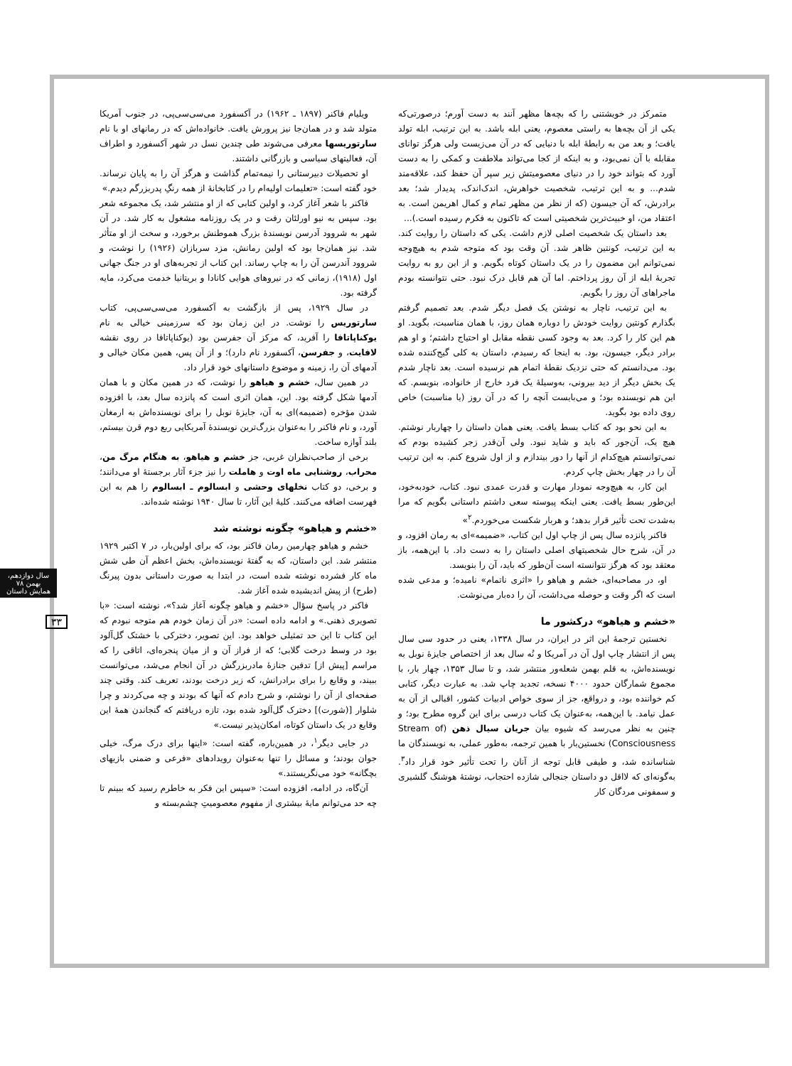ویلیام فاکنر (۱۸۹۷ ـ ۱۹۶۲) در آکسفورد می‌سی‌سی‌پی، در جنوب آمریکا متولد شد و در همان‌جا نیز پرورش یافت. خانواده‌اش که در رمانهای او با نام سارتوریسها معرفی می‌شوند طی چندین نسل در شهر آکسفورد و اطراف آن، فعالیتهای سیاسی و بازرگانی داشتند.
او تحصیلات دبیرستانی را نیمه‌تمام گذاشت و هرگز آن را به پایان نرساند. خود گفته است: «تعلیمات اولیه‌ام را در کتابخانهٔ از همه رنگِ پدربزرگم دیدم.»
فاکنر با شعر آغاز کرد، و اولین کتابی که از او منتشر شد، یک مجموعه شعر بود. سپس به نیو اورلئان رفت و در یک روزنامه مشغول به کار شد. در آن شهر به شروود آدرسن نویسندهٔ بزرگ هموطنش برخورد، و سخت از او متأثر شد. نیز همان‌جا بود که اولین رمانش، مزد سربازان (۱۹۲۶) را نوشت، و شروود آندرسن آن را به چاپ رساند. این کتاب از تجربه‌های او در جنگ جهانی اول (۱۹۱۸)، زمانی که در نیروهای هوایی کانادا و بریتانیا خدمت می‌کرد، مایه گرفته بود.
در سال ۱۹۲۹، پس از بازگشت به آکسفورد می‌سی‌سی‌پی، کتاب سارتوریس را نوشت. در این زمان بود که سرزمینی خیالی به نام یوکناپاتافا را آفرید، که مرکز آن جفرسن بود (یوکناپاتافا در روی نقشه لافایت، و جفرسن، آکسفورد نام دارد)؛ و از آن پس، همین مکان خیالی و آدمهای آن را، زمینه و موضوع داستانهای خود قرار داد.
در همین سال، خشم و هیاهو را نوشت، که در همین مکان و با همان آدمها شکل گرفته بود. این، همان اثری است که پانزده سال بعد، با افزوده شدن مؤخره (ضمیمه)ای به آن، جایزهٔ نوبل را برای نویسنده‌اش به ارمغان آورد، و نام فاکنر را به‌عنوان بزرگ‌ترین نویسندهٔ آمریکایی ربع دوم قرن بیستم، بلند آوازه ساخت.
برخی از صاحب‌نظران غربی، جز خشم و هیاهو، به هنگام مرگ من، محراب، روشنایی ماه اوت و هاملت را نیز جزء آثار برجستهٔ او می‌دانند؛ و برخی، دو کتاب نخلهای وحشی و ابسالوم ـ ابسالوم را هم به این فهرست اضافه می‌کنند. کلیهٔ این آثار، تا سال ۱۹۴۰ نوشته شده‌اند.
«خشم و هیاهو» چگونه نوشته شد
خشم و هیاهو چهارمین رمان فاکنر بود، که برای اولین‌بار، در ۷ اکتبر ۱۹۲۹ منتشر شد. این داستان، که به گفتهٔ نویسنده‌اش، بخش اعظم آن طی شش ماه کار فشرده نوشته شده است، در ابتدا به صورت داستانی بدون پیرنگ (طرح) از پیش اندیشیده شده آغاز شد.
فاکنر در پاسخ سؤال «خشم و هیاهو چگونه آغاز شد؟»، نوشته است: «با تصویری ذهنی.» و ادامه داده است: «در آن زمان خودم هم متوجه نبودم که این کتاب تا این حد تمثیلی خواهد بود. این تصویر، دخترکی با خشتک گل‌آلود بود در وسط درخت گلابی؛ که از فراز آن و از میان پنجره‌ای، اتاقی را که مراسم [پیش از] تدفین جنازهٔ مادربزرگش در آن انجام می‌شد، می‌توانست ببیند، و وقایع را برای برادرانش، که زیر درخت بودند، تعریف کند. وقتی چند صفحه‌ای از آن را نوشتم، و شرح دادم که آنها که بودند و چه می‌کردند و چرا شلوار [(شورت)] دخترک گل‌آلود شده بود، تازه دریافتم که گنجاندن همهٔ این وقایع در یک داستان کوتاه، امکان‌پذیر نیست.»
در جایی دیگر<sup>۱</sup>، در همین‌باره، گفته است: «اینها برای درک مرگ، خیلی جوان بودند؛ و مسائل را تنها به‌عنوان رویدادهای «فرعی و ضمنی بازیهای بچگانه» خود می‌نگریستند.»
آن‌گاه، در ادامه، افزوده است: «سپس این فکر به خاطرم رسید که ببینم تا چه حد می‌توانم مایهٔ بیشتری از مفهوم معصومیتِ چشم‌بسته و
متمرکز در خویشتنی را که بچه‌ها مظهر آنند به دست آورم؛ درصورتی‌که یکی از آن بچه‌ها به راستی معصوم، یعنی ابله باشد. به این ترتیب، ابله تولد یافت؛ و بعد من به رابطهٔ ابله با دنیایی که در آن می‌زیست ولی هرگز توانای مقابله با آن نمی‌بود، و به اینکه از کجا می‌تواند ملاطفت و کمکی را به دست آورد که بتواند خود را در دنیای معصومیتش زیر سپر آن حفظ کند، علاقه‌مند شدم... و به این ترتیب، شخصیت خواهرش، اندک‌اندک، پدیدار شد؛ بعد برادرش، که آن جیسون (که از نظر من مظهر تمام و کمال اهریمن است. به اعتقاد من، او خبیث‌ترین شخصیتی است که تاکنون به فکرم رسیده است.)...
بعد داستان یک شخصیت اصلی لازم داشت. یکی که داستان را روایت کند. به این ترتیب، کونتین ظاهر شد. آن وقت بود که متوجه شدم به هیچ‌وجه نمی‌توانم این مضمون را در یک داستان کوتاه بگویم. و از این رو به روایت تجربهٔ ابله از آن روز پرداختم. اما آن هم قابل درک نبود. حتی نتوانسته بودم ماجراهای آن روز را بگویم.
به این ترتیب، ناچار به نوشتن یک فصل دیگر شدم. بعد تصمیم گرفتم بگذارم کونتین روایت خودش را دوباره همان روز، با همان مناسبت، بگوید. او هم این کار را کرد. بعد به وجود کسی نقطه مقابل او احتیاج داشتم؛ و او هم برادر دیگر، جیسون، بود. به اینجا که رسیدم، داستان به کلی گیج‌کننده شده بود. می‌دانستم که حتی نزدیک نقطهٔ اتمام هم نرسیده است. بعد ناچار شدم یک بخش دیگر از دید بیرونی، به‌وسیلهٔ یک فرد خارج از خانواده، بنویسم. که این هم نویسنده بود؛ و می‌بایست آنچه را که در آن روز (یا مناسبت) خاص روی داده بود بگوید.
به این نحو بود که کتاب بسط یافت. یعنی همان داستان را چهاربار نوشتم. هیچ یک، آن‌جور که باید و شاید نبود. ولی آن‌قدر زجر کشیده بودم که نمی‌توانستم هیچ‌کدام از آنها را دور بیندازم و از اول شروع کنم. به این ترتیب آن را در چهار بخش چاپ کردم.
این کار، به هیچ‌وجه نمودار مهارت و قدرت عمدی نبود. کتاب، خودبه‌خود، این‌طور بسط یافت. یعنی اینکه پیوسته سعی داشتم داستانی بگویم که مرا به‌شدت تحت تأثیر قرار بدهد؛ و هربار شکست می‌خوردم.<sup>۲</sup>»
فاکنر پانزده سال پس از چاپ اول این کتاب، «ضمیمه»ای به رمان افزود، و در آن، شرح حال شخصیتهای اصلی داستان را به دست داد. با این‌همه، باز معتقد بود که هرگز نتوانسته است آن‌طور که باید، آن را بنویسد.
او، در مصاحبه‌ای، خشم و هیاهو را «اثری ناتمام» نامیده؛ و مدعی شده است که اگر وقت و حوصله می‌داشت، آن را ده‌بار می‌نوشت.
«خشم و هیاهو» درکشور ما
نخستین ترجمهٔ این اثر در ایران، در سال ۱۳۳۸، یعنی در حدود سی سال پس از انتشار چاپ اول آن در آمریکا و نُه سال بعد از اختصاص جایزهٔ نوبل به نویسنده‌اش، به قلم بهمن شعله‌ور منتشر شد، و تا سال ۱۳۵۳، چهار بار، با مجموع شمارگان حدود ۴۰۰۰ نسخه، تجدید چاپ شد. به عبارت دیگر، کتابی کم خواننده بود، و درواقع، جز از سوی خواص ادبیات کشور، اقبالی از آن به عمل نیامد. با این‌همه، به‌عنوان یک کتاب درسی برای این گروه مطرح بود؛ و چنین به نظر می‌رسد که شیوه بیان جریان سیال ذهن (Stream of Consciousness) نخستین‌بار با همین ترجمه، به‌طور عملی، به نویسندگان ما شناسانده شد، و طیفی قابل توجه از آنان را تحت تأثیر خود قرار داد<sup>۳</sup>. به‌گونه‌ای که لااقل دو داستان جنجالی شازده احتجاب، نوشتهٔ هوشنگ گلشیری و سمفونی مردگان کار
سال دوازدهم، بهمن ۷۸
همایش داستان
۳۳